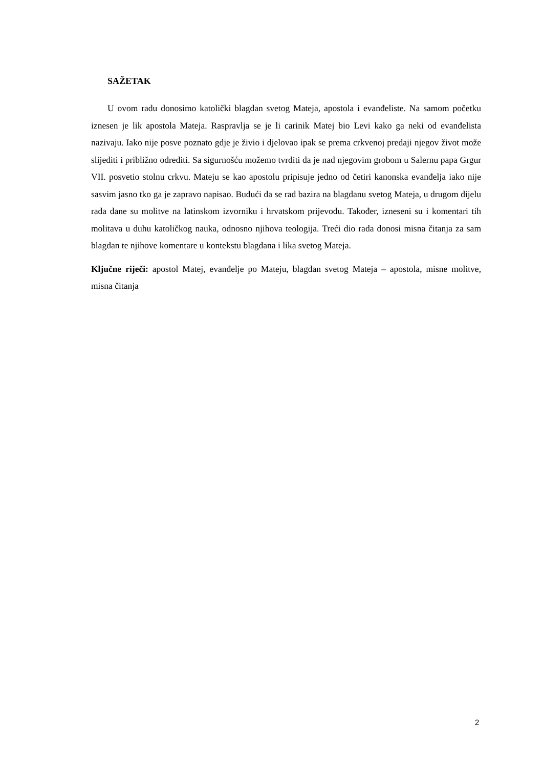SAŽETAK
U ovom radu donosimo katolički blagdan svetog Mateja, apostola i evanđeliste. Na samom početku iznesen je lik apostola Mateja. Raspravlja se je li carinik Matej bio Levi kako ga neki od evanđelista nazivaju. Iako nije posve poznato gdje je živio i djelovao ipak se prema crkvenoj predaji njegov život može slijediti i približno odrediti. Sa sigurnošću možemo tvrditi da je nad njegovim grobom u Salernu papa Grgur VII. posvetio stolnu crkvu. Mateju se kao apostolu pripisuje jedno od četiri kanonska evanđelja iako nije sasvim jasno tko ga je zapravo napisao. Budući da se rad bazira na blagdanu svetog Mateja, u drugom dijelu rada dane su molitve na latinskom izvorniku i hrvatskom prijevodu. Također, izneseni su i komentari tih molitava u duhu katoličkog nauka, odnosno njihova teologija. Treći dio rada donosi misna čitanja za sam blagdan te njihove komentare u kontekstu blagdana i lika svetog Mateja.
Ključne riječi: apostol Matej, evanđelje po Mateju, blagdan svetog Mateja – apostola, misne molitve, misna čitanja
2